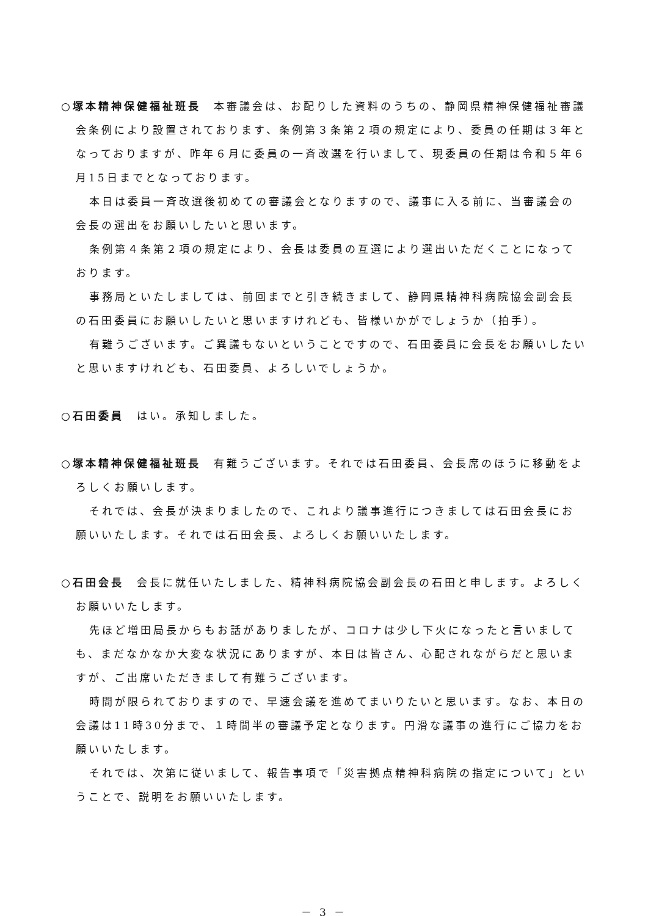○塚本精神保健福祉班長　本審議会は、お配りした資料のうちの、静岡県精神保健福祉審議会条例により設置されております、条例第３条第２項の規定により、委員の任期は３年となっておりますが、昨年６月に委員の一斉改選を行いまして、現委員の任期は令和５年６月15日までとなっております。
本日は委員一斉改選後初めての審議会となりますので、議事に入る前に、当審議会の会長の選出をお願いしたいと思います。
条例第４条第２項の規定により、会長は委員の互選により選出いただくことになっております。
事務局といたしましては、前回までと引き続きまして、静岡県精神科病院協会副会長の石田委員にお願いしたいと思いますけれども、皆様いかがでしょうか（拍手）。
有難うございます。ご異議もないということですので、石田委員に会長をお願いしたいと思いますけれども、石田委員、よろしいでしょうか。
○石田委員　はい。承知しました。
○塚本精神保健福祉班長　有難うございます。それでは石田委員、会長席のほうに移動をよろしくお願いします。
それでは、会長が決まりましたので、これより議事進行につきましては石田会長にお願いいたします。それでは石田会長、よろしくお願いいたします。
○石田会長　会長に就任いたしました、精神科病院協会副会長の石田と申します。よろしくお願いいたします。
先ほど増田局長からもお話がありましたが、コロナは少し下火になったと言いましても、まだなかなか大変な状況にありますが、本日は皆さん、心配されながらだと思いますが、ご出席いただきまして有難うございます。
時間が限られておりますので、早速会議を進めてまいりたいと思います。なお、本日の会議は11時30分まで、１時間半の審議予定となります。円滑な議事の進行にご協力をお願いいたします。
それでは、次第に従いまして、報告事項で「災害拠点精神科病院の指定について」ということで、説明をお願いいたします。
－ 3 －